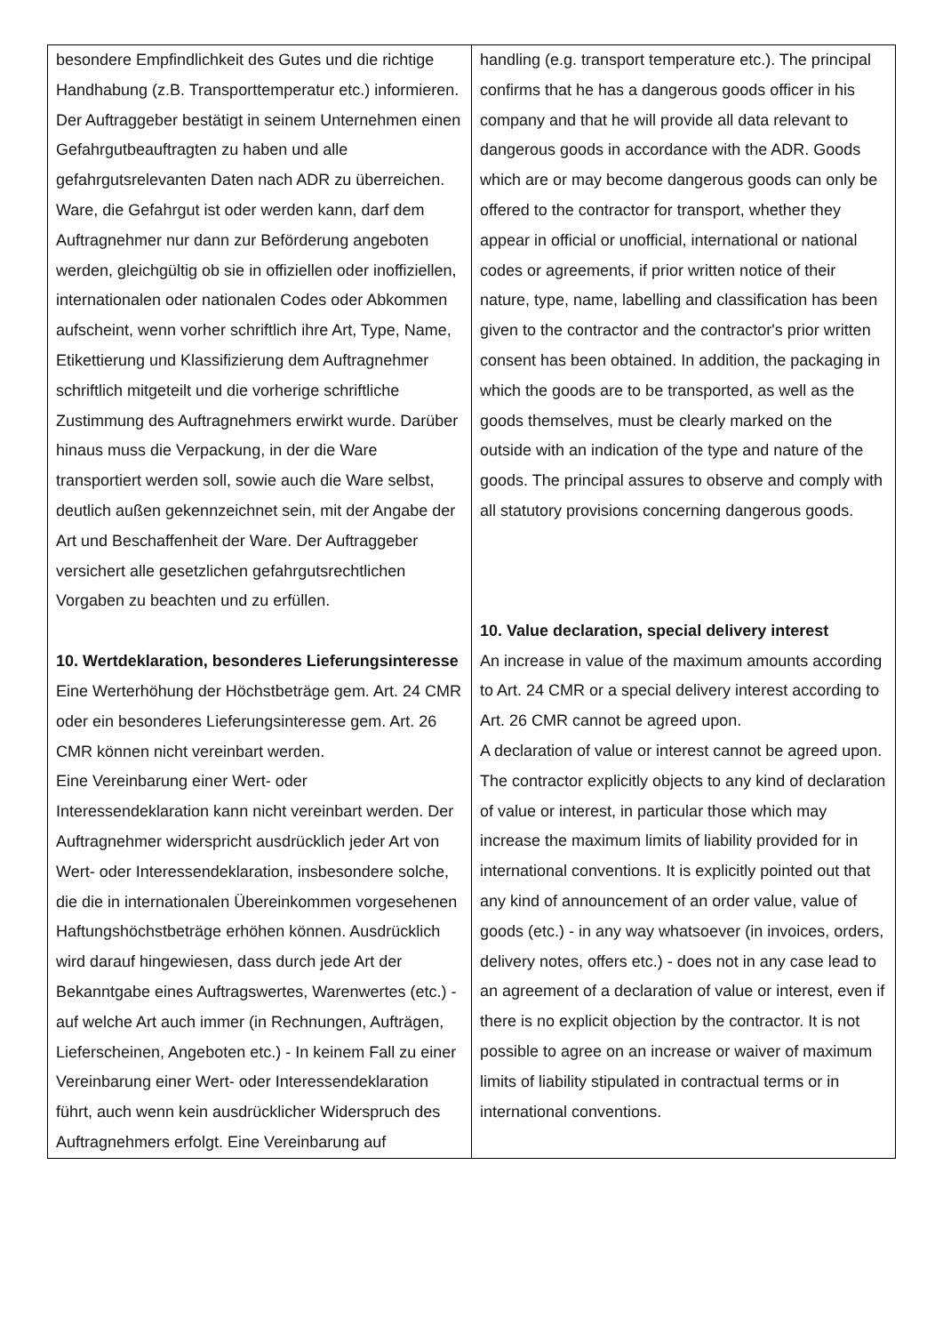| besondere Empfindlichkeit des Gutes und die richtige Handhabung (z.B. Transporttemperatur etc.) informieren. Der Auftraggeber bestätigt in seinem Unternehmen einen Gefahrgutbeauftragten zu haben und alle gefahrgutsrelevanten Daten nach ADR zu überreichen. Ware, die Gefahrgut ist oder werden kann, darf dem Auftragnehmer nur dann zur Beförderung angeboten werden, gleichgültig ob sie in offiziellen oder inoffiziellen, internationalen oder nationalen Codes oder Abkommen aufscheint, wenn vorher schriftlich ihre Art, Type, Name, Etikettierung und Klassifizierung dem Auftragnehmer schriftlich mitgeteilt und die vorherige schriftliche Zustimmung des Auftragnehmers erwirkt wurde. Darüber hinaus muss die Verpackung, in der die Ware transportiert werden soll, sowie auch die Ware selbst, deutlich außen gekennzeichnet sein, mit der Angabe der Art und Beschaffenheit der Ware. Der Auftraggeber versichert alle gesetzlichen gefahrgutsrechtlichen Vorgaben zu beachten und zu erfüllen. 10. Wertdeklaration, besonderes Lieferungsinteresse Eine Werterhöhung der Höchstbeträge gem. Art. 24 CMR oder ein besonderes Lieferungsinteresse gem. Art. 26 CMR können nicht vereinbart werden. Eine Vereinbarung einer Wert- oder Interessendeklaration kann nicht vereinbart werden. Der Auftragnehmer widerspricht ausdrücklich jeder Art von Wert- oder Interessendeklaration, insbesondere solche, die die in internationalen Übereinkommen vorgesehenen Haftungshöchstbeträge erhöhen können. Ausdrücklich wird darauf hingewiesen, dass durch jede Art der Bekanntgabe eines Auftragswertes, Warenwertes (etc.) - auf welche Art auch immer (in Rechnungen, Aufträgen, Lieferscheinen, Angeboten etc.) - In keinem Fall zu einer Vereinbarung einer Wert- oder Interessendeklaration führt, auch wenn kein ausdrücklicher Widerspruch des Auftragnehmers erfolgt. Eine Vereinbarung auf | handling (e.g. transport temperature etc.). The principal confirms that he has a dangerous goods officer in his company and that he will provide all data relevant to dangerous goods in accordance with the ADR. Goods which are or may become dangerous goods can only be offered to the contractor for transport, whether they appear in official or unofficial, international or national codes or agreements, if prior written notice of their nature, type, name, labelling and classification has been given to the contractor and the contractor's prior written consent has been obtained. In addition, the packaging in which the goods are to be transported, as well as the goods themselves, must be clearly marked on the outside with an indication of the type and nature of the goods. The principal assures to observe and comply with all statutory provisions concerning dangerous goods. 10. Value declaration, special delivery interest An increase in value of the maximum amounts according to Art. 24 CMR or a special delivery interest according to Art. 26 CMR cannot be agreed upon. A declaration of value or interest cannot be agreed upon. The contractor explicitly objects to any kind of declaration of value or interest, in particular those which may increase the maximum limits of liability provided for in international conventions. It is explicitly pointed out that any kind of announcement of an order value, value of goods (etc.) - in any way whatsoever (in invoices, orders, delivery notes, offers etc.) - does not in any case lead to an agreement of a declaration of value or interest, even if there is no explicit objection by the contractor. It is not possible to agree on an increase or waiver of maximum limits of liability stipulated in contractual terms or in international conventions. |